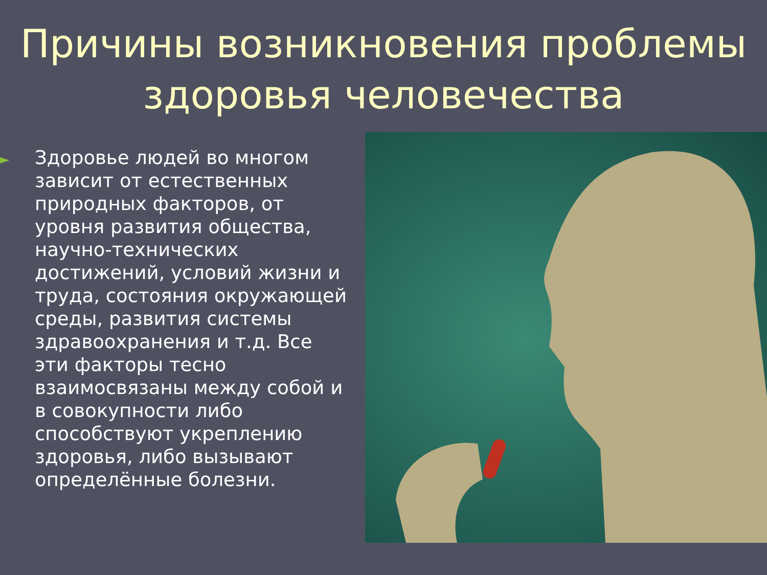Причины возникновения проблемы здоровья человечества
►
Здоровье людей во многом зависит от естественных природных факторов, от уровня развития общества, научно-технических достижений, условий жизни и труда, состояния окружающей среды, развития системы здравоохранения и т.д. Все эти факторы тесно взаимосвязаны между собой и в совокупности либо способствуют укреплению здоровья, либо вызывают определённые болезни.